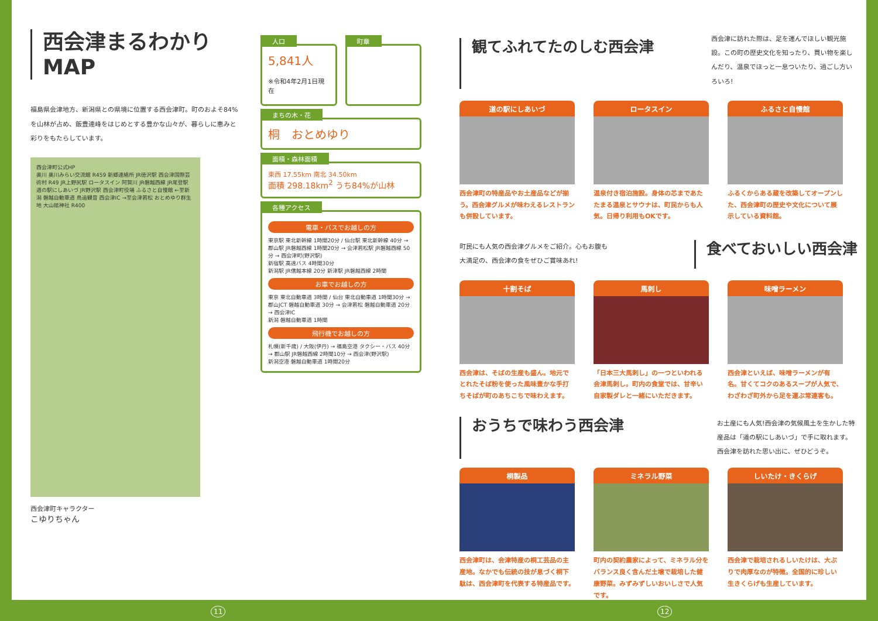西会津まるわかり
MAP
福島県会津地方、新潟県との県境に位置する西会津町。町のおよそ84%を山林が占め、飯豊連峰をはじめとする豊かな山々が、暮らしに恵みと彩りをもたらしています。
西会津町公式HP
奥川 奥川みらい交流館 R459 新郷連絡所 JR徳沢駅 西会津国際芸術村 R49 JR上野尻駅 ロータスイン 阿賀川 JR磐越西線 JR尾登駅 道の駅にしあいづ JR野沢駅 西会津町役場 ふるさと自慢館 ←至新潟 磐越自動車道 鳥追観音 西会津IC →至会津若松 おとめゆり群生地 大山祗神社 R400
西会津町キャラクター
こゆりちゃん
人口
5,841人
※令和4年2月1日現在
町章
まちの木・花
桐　おとめゆり
面積・森林面積
東西 17.55km 南北 34.50km
面積 298.18km<sup>2</sup> うち84%が山林
各種アクセス
電車・バスでお越しの方
東京駅 東北新幹線 1時間20分 / 仙台駅 東北新幹線 40分 → 郡山駅 JR磐越西線 1時間20分 → 会津若松駅 JR磐越西線 50分 → 西会津町(野沢駅)
新宿駅 高速バス 4時間30分
新潟駅 JR信越本線 20分 新津駅 JR磐越西線 2時間
お車でお越しの方
東京 東北自動車道 3時間 / 仙台 東北自動車道 1時間30分 → 郡山JCT 磐越自動車道 30分 → 会津若松 磐越自動車道 20分 → 西会津IC
新潟 磐越自動車道 1時間
飛行機でお越しの方
札幌(新千歳) / 大阪(伊丹) → 福島空港 タクシー・バス 40分 → 郡山駅 JR磐越西線 2時間10分 → 西会津(野沢駅)
新潟空港 磐越自動車道 1時間20分
観てふれてたのしむ西会津
西会津に訪れた際は、足を運んでほしい観光施設。この町の歴史文化を知ったり、買い物を楽しんだり、温泉でほっと一息ついたり、過ごし方いろいろ!
道の駅にしあいづ
西会津町の特産品やお土産品などが揃う。西会津グルメが味わえるレストランも併設しています。
ロータスイン
温泉付き宿泊施設。身体の芯まであたたまる温泉とサウナは、町民からも人気。日帰り利用もOKです。
ふるさと自慢館
ふるくからある蔵を改築してオープンした、西会津町の歴史や文化について展示している資料館。
町民にも人気の西会津グルメをご紹介。心もお腹も大満足の、西会津の食をぜひご賞味あれ!
食べておいしい西会津
十割そば
西会津は、そばの生産も盛ん。地元でとれたそば粉を使った風味豊かな手打ちそばが町のあちこちで味わえます。
馬刺し
「日本三大馬刺し」の一つといわれる会津馬刺し。町内の食堂では、甘辛い自家製ダレと一緒にいただきます。
味噌ラーメン
西会津といえば、味噌ラーメンが有名。甘くてコクのあるスープが人気で、わざわざ町外から足を運ぶ常連客も。
おうちで味わう西会津
お土産にも人気!西会津の気候風土を生かした特産品は「道の駅にしあいづ」で手に取れます。西会津を訪れた思い出に、ぜひどうぞ。
桐製品
西会津町は、会津特産の桐工芸品の主産地。なかでも伝統の技が息づく桐下駄は、西会津町を代表する特産品です。
ミネラル野菜
町内の契約農家によって、ミネラル分をバランス良く含んだ土壌で栽培した健康野菜。みずみずしいおいしさで人気です。
しいたけ・きくらげ
西会津で栽培されるしいたけは、大ぶりで肉厚なのが特徴。全国的に珍しい生きくらげも生産しています。
11 12